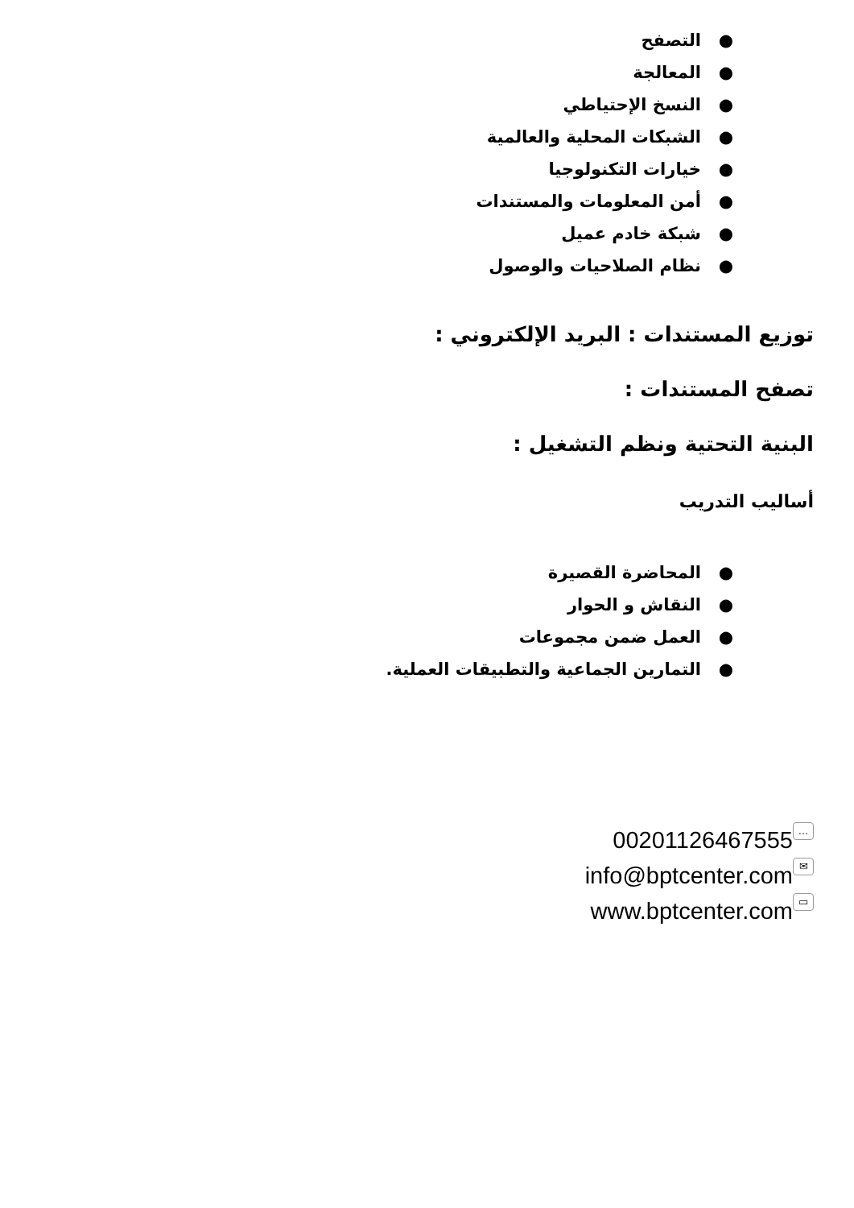● التصفح
● المعالجة
● النسخ الإحتياطي
● الشبكات المحلية والعالمية
● خيارات التكنولوجيا
● أمن المعلومات والمستندات
● شبكة خادم عميل
● نظام الصلاحيات والوصول
توزيع المستندات : البريد الإلكتروني :
تصفح المستندات :
البنية التحتية ونظم التشغيل :
أساليب التدريب
● المحاضرة القصيرة
● النقاش و الحوار
● العمل ضمن مجموعات
● التمارين الجماعية والتطبيقات العملية.
00201126467555 …
info@bptcenter.com ✉
www.bptcenter.com ▭